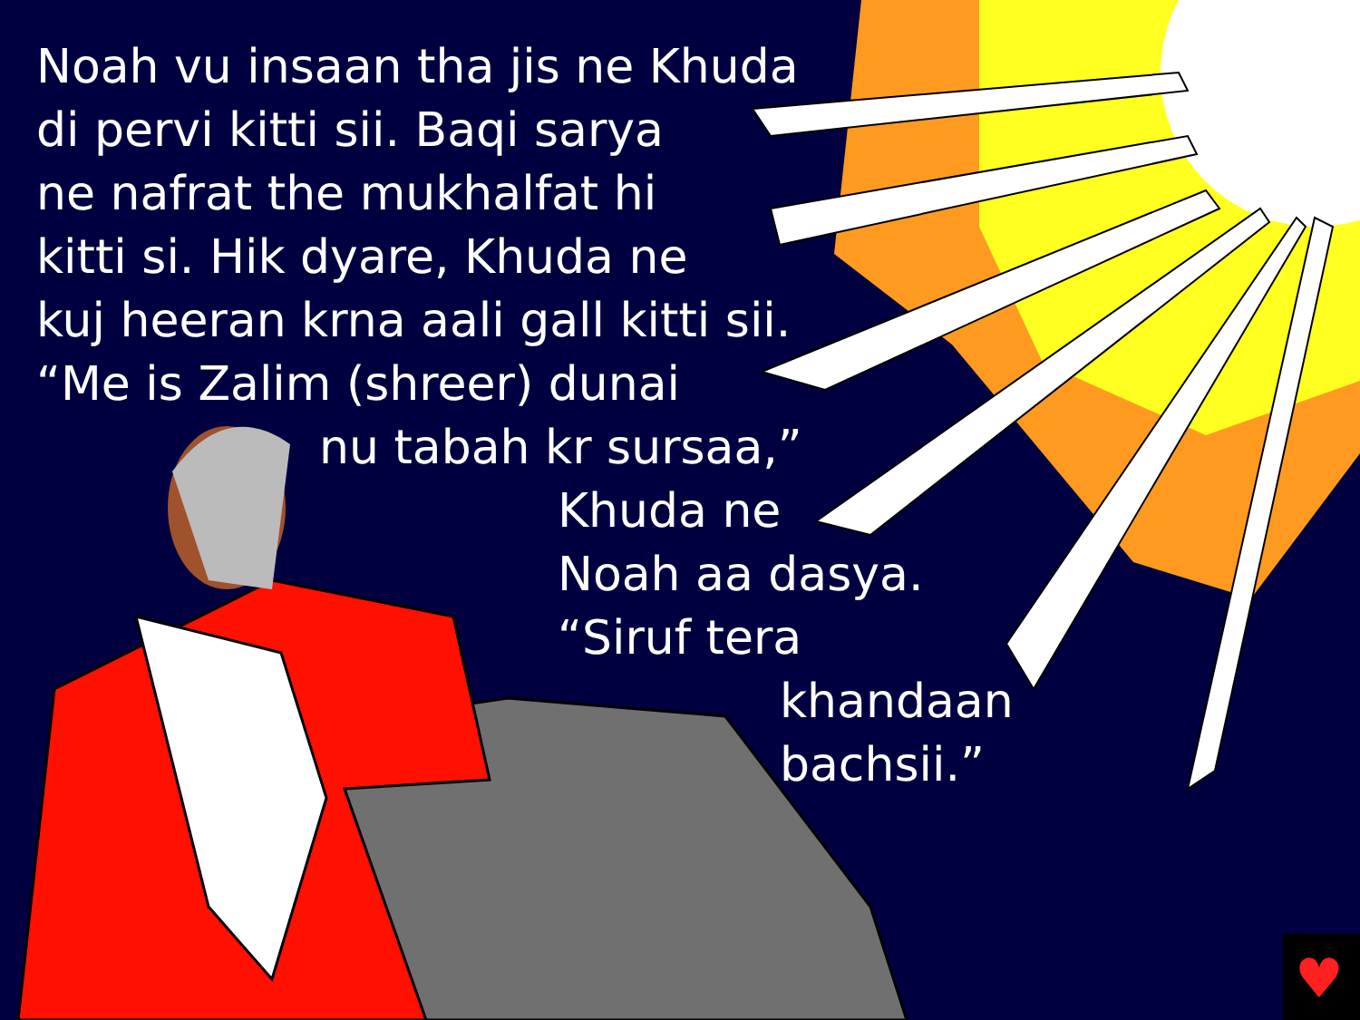♥
Noah vu insaan tha jis ne Khuda
di pervi kitti sii. Baqi sarya
ne nafrat the mukhalfat hi
kitti si. Hik dyare, Khuda ne
kuj heeran krna aali gall kitti sii.
“Me is Zalim (shreer) dunai
nu tabah kr sursaa,”
Khuda ne
Noah aa dasya.
“Siruf tera
khandaan
bachsii.”